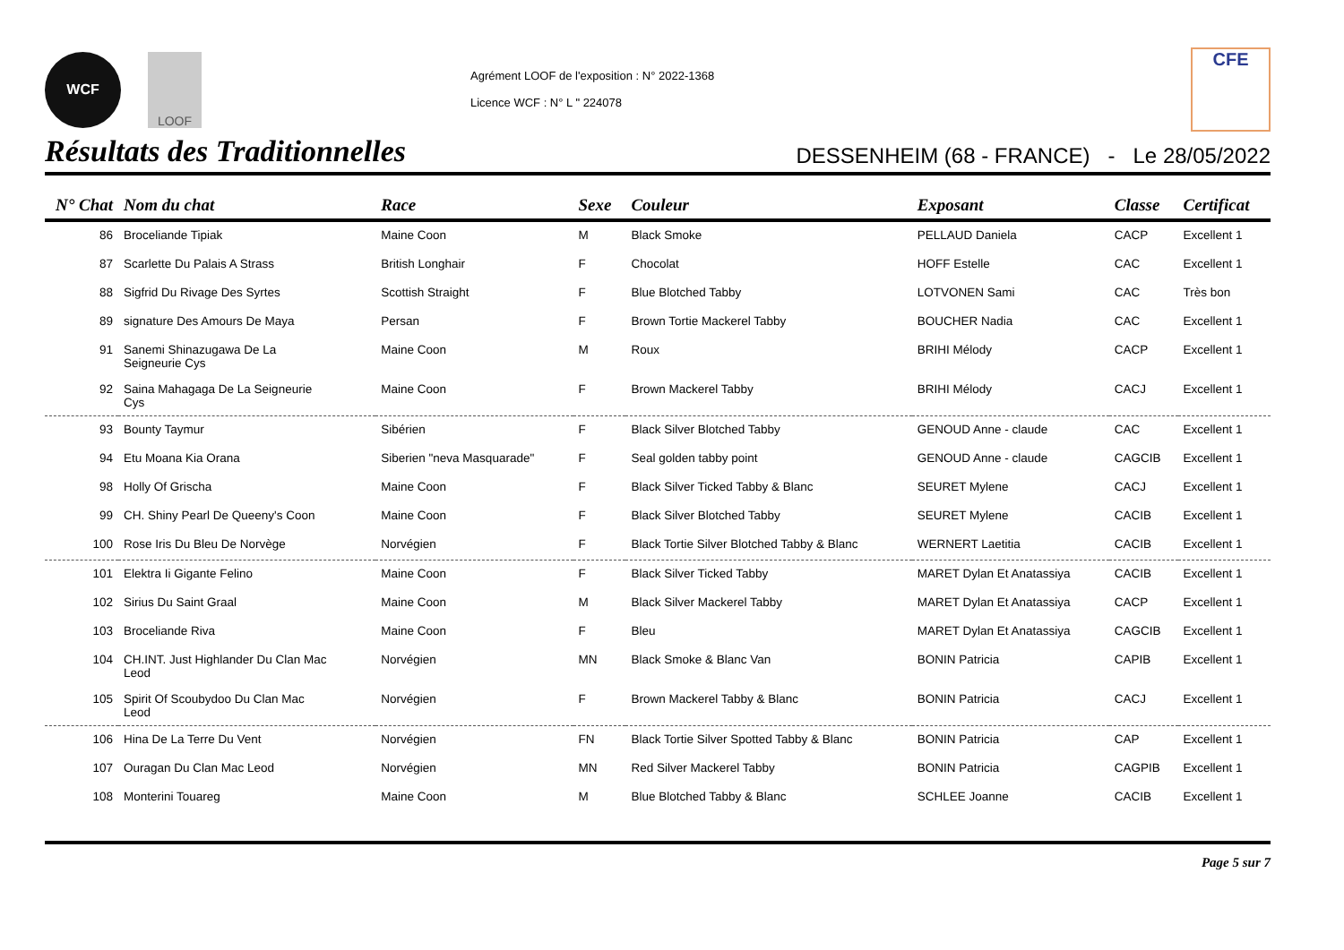WCF LOOF
Agrément LOOF de l'exposition : N° 2022-1368
Licence WCF : N° L " 224078
CFE
Résultats des Traditionnelles
DESSENHEIM (68 - FRANCE) - Le 28/05/2022
| N° Chat | Nom du chat | Race | Sexe | Couleur | Exposant | Classe | Certificat |
| --- | --- | --- | --- | --- | --- | --- | --- |
| 86 | Broceliande Tipiak | Maine Coon | M | Black Smoke | PELLAUD Daniela | CACP | Excellent 1 |
| 87 | Scarlette Du Palais A Strass | British Longhair | F | Chocolat | HOFF Estelle | CAC | Excellent 1 |
| 88 | Sigfrid Du Rivage Des Syrtes | Scottish Straight | F | Blue Blotched Tabby | LOTVONEN Sami | CAC | Très bon |
| 89 | signature Des Amours De Maya | Persan | F | Brown Tortie Mackerel Tabby | BOUCHER Nadia | CAC | Excellent 1 |
| 91 | Sanemi Shinazugawa De La Seigneurie Cys | Maine Coon | M | Roux | BRIHI Mélody | CACP | Excellent 1 |
| 92 | Saina Mahagaga De La Seigneurie Cys | Maine Coon | F | Brown Mackerel Tabby | BRIHI Mélody | CACJ | Excellent 1 |
| 93 | Bounty Taymur | Sibérien | F | Black Silver Blotched Tabby | GENOUD Anne - claude | CAC | Excellent 1 |
| 94 | Etu Moana Kia Orana | Siberien "neva Masquarade" | F | Seal golden tabby point | GENOUD Anne - claude | CAGCIB | Excellent 1 |
| 98 | Holly Of Grischa | Maine Coon | F | Black Silver Ticked Tabby & Blanc | SEURET Mylene | CACJ | Excellent 1 |
| 99 | CH. Shiny Pearl De Queeny's Coon | Maine Coon | F | Black Silver Blotched Tabby | SEURET Mylene | CACIB | Excellent 1 |
| 100 | Rose Iris Du Bleu De Norvège | Norvégien | F | Black Tortie Silver Blotched Tabby & Blanc | WERNERT Laetitia | CACIB | Excellent 1 |
| 101 | Elektra Ii Gigante Felino | Maine Coon | F | Black Silver Ticked Tabby | MARET Dylan Et Anatassiya | CACIB | Excellent 1 |
| 102 | Sirius Du Saint Graal | Maine Coon | M | Black Silver Mackerel Tabby | MARET Dylan Et Anatassiya | CACP | Excellent 1 |
| 103 | Broceliande Riva | Maine Coon | F | Bleu | MARET Dylan Et Anatassiya | CAGCIB | Excellent 1 |
| 104 | CH.INT. Just Highlander Du Clan Mac Leod | Norvégien | MN | Black Smoke & Blanc Van | BONIN Patricia | CAPIB | Excellent 1 |
| 105 | Spirit Of Scoubydoo Du Clan Mac Leod | Norvégien | F | Brown Mackerel Tabby & Blanc | BONIN Patricia | CACJ | Excellent 1 |
| 106 | Hina De La Terre Du Vent | Norvégien | FN | Black Tortie Silver Spotted Tabby & Blanc | BONIN Patricia | CAP | Excellent 1 |
| 107 | Ouragan Du Clan Mac Leod | Norvégien | MN | Red Silver Mackerel Tabby | BONIN Patricia | CAGPIB | Excellent 1 |
| 108 | Monterini Touareg | Maine Coon | M | Blue Blotched Tabby & Blanc | SCHLEE Joanne | CACIB | Excellent 1 |
Page 5 sur 7